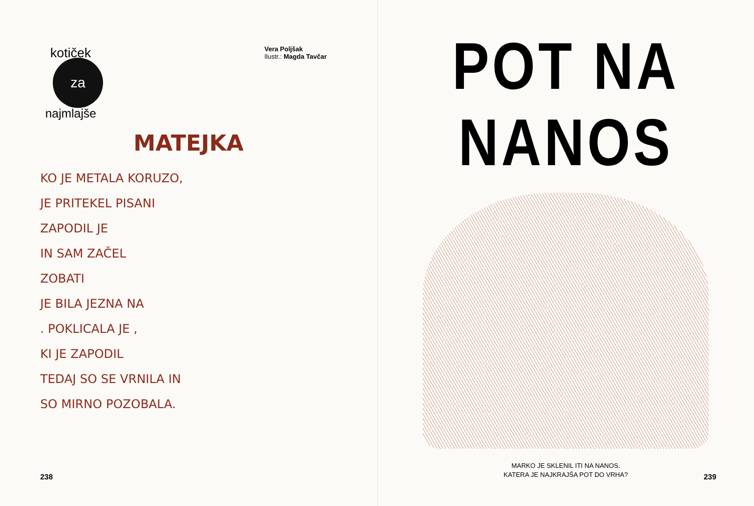kotiček
za
najmlajše
Vera Poljšak
Ilustr.: Magda Tavčar
MATEJKA
KO JE METALA KORUZO,
JE PRITEKEL PISANI
ZAPODIL JE
IN SAM ZAČEL
ZOBATI
JE BILA JEZNA NA
. POKLICALA JE ,
KI JE ZAPODIL
TEDAJ SO SE VRNILA IN
SO MIRNO POZOBALA.
238
POT NA NANOS
MARKO JE SKLENIL ITI NA NANOS.
KATERA JE NAJKRAJŠA POT DO VRHA?
239